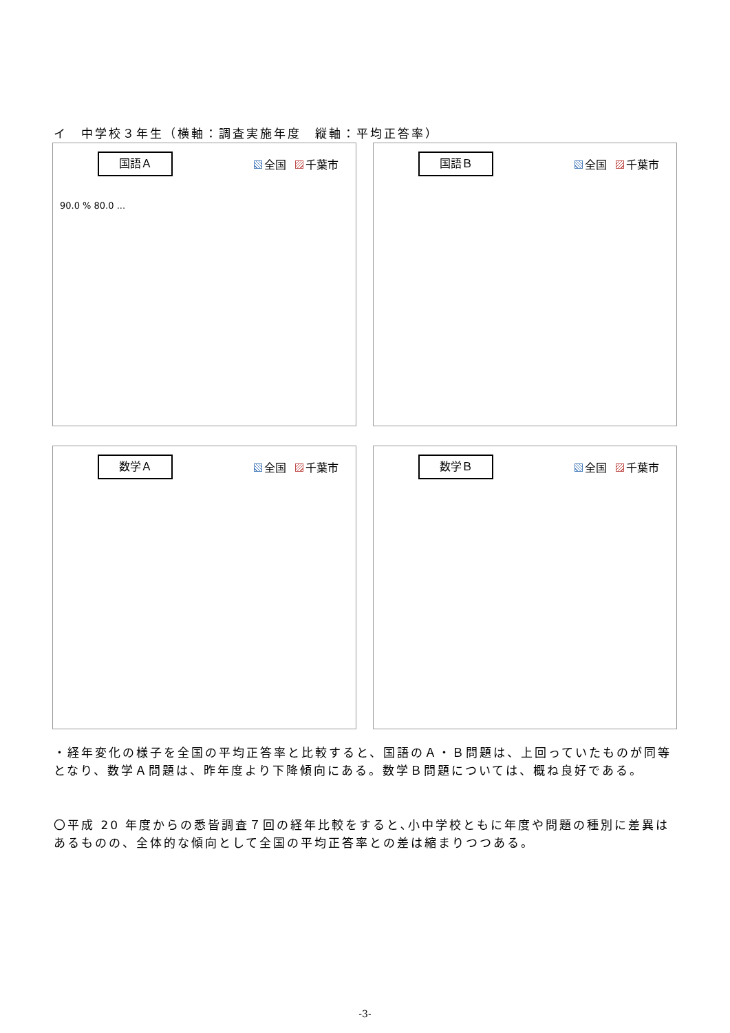イ　中学校３年生（横軸：調査実施年度　縦軸：平均正答率）
国語Ａ 全国 千葉市
90.0 % 80.0 ...
国語Ｂ 全国 千葉市
数学Ａ 全国 千葉市
数学Ｂ 全国 千葉市
・経年変化の様子を全国の平均正答率と比較すると、国語のＡ・Ｂ問題は、上回っていたものが同等となり、数学Ａ問題は、昨年度より下降傾向にある。数学Ｂ問題については、概ね良好である。
〇平成 20 年度からの悉皆調査７回の経年比較をすると､小中学校ともに年度や問題の種別に差異はあるものの、全体的な傾向として全国の平均正答率との差は縮まりつつある。
-3-